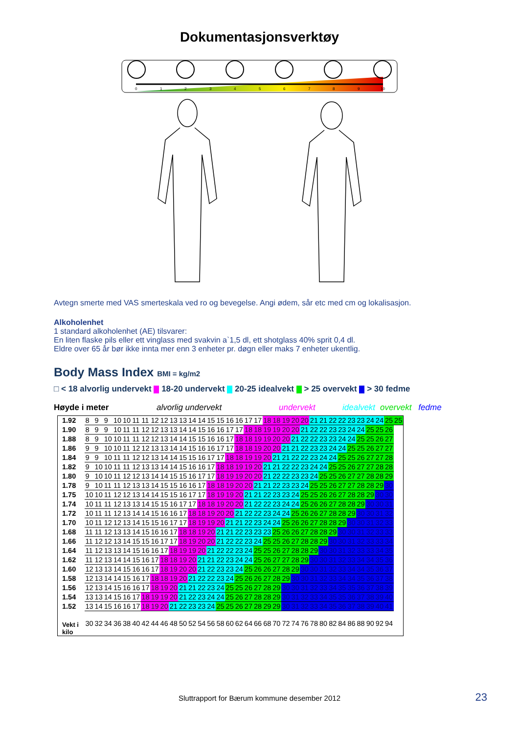Dokumentasjonsverktøy
0
1
2
3
4
5
6
7
8
9
10
Avtegn smerte med VAS smerteskala ved ro og bevegelse. Angi ødem, sår etc med cm og lokalisasjon.
Alkoholenhet
1 standard alkoholenhet (AE) tilsvarer:
En liten flaske pils eller ett vinglass med svakvin a`1,5 dl, ett shotglass 40% sprit 0,4 dl.
Eldre over 65 år bør ikke innta mer enn 3 enheter pr. døgn eller maks 7 enheter ukentlig.
Body Mass Index BMI = kg/m2
□ < 18 alvorlig undervekt 18-20 undervekt 20-25 idealvekt > 25 overvekt > 30 fedme
Høyde i meter alvorlig undervekt undervekt idealvekt overvekt fedme
| 1.92 | 8 | 9 | 9 | 10 | 10 | 11 | 11 | 12 | 12 | 13 | 13 | 14 | 14 | 15 | 15 | 16 | 16 | 17 | 17 | 18 | 18 | 19 | 20 | 20 | 21 | 21 | 22 | 22 | 23 | 23 | 24 | 24 | 25 | 25 |
| 1.90 | 8 | 9 | 9 | 10 | 11 | 11 | 12 | 12 | 13 | 13 | 14 | 14 | 15 | 16 | 16 | 17 | 17 | 18 | 18 | 19 | 19 | 20 | 20 | 21 | 22 | 22 | 23 | 23 | 24 | 24 | 25 | 25 | 26 | |
| 1.88 | 8 | 9 | 10 | 10 | 11 | 11 | 12 | 12 | 13 | 14 | 14 | 15 | 15 | 16 | 16 | 17 | 18 | 18 | 19 | 19 | 20 | 20 | 21 | 22 | 22 | 23 | 23 | 24 | 24 | 25 | 25 | 26 | 27 | |
| 1.86 | 9 | 9 | 10 | 10 | 11 | 12 | 12 | 13 | 13 | 14 | 14 | 15 | 16 | 16 | 17 | 17 | 18 | 18 | 19 | 20 | 20 | 21 | 21 | 22 | 23 | 23 | 24 | 24 | 25 | 25 | 26 | 27 | 27 | |
| 1.84 | 9 | 9 | 10 | 11 | 11 | 12 | 12 | 13 | 14 | 14 | 15 | 15 | 16 | 17 | 17 | 18 | 18 | 19 | 19 | 20 | 21 | 21 | 22 | 22 | 23 | 24 | 24 | 25 | 25 | 26 | 27 | 27 | 28 | |
| 1.82 | 9 | 10 | 10 | 11 | 11 | 12 | 13 | 13 | 14 | 14 | 15 | 16 | 16 | 17 | 18 | 18 | 19 | 19 | 20 | 21 | 21 | 22 | 22 | 23 | 24 | 24 | 25 | 25 | 26 | 27 | 27 | 28 | 28 | |
| 1.80 | 9 | 10 | 10 | 11 | 12 | 12 | 13 | 14 | 14 | 15 | 15 | 16 | 17 | 17 | 18 | 19 | 19 | 20 | 20 | 21 | 22 | 22 | 23 | 23 | 24 | 25 | 25 | 26 | 27 | 27 | 28 | 28 | 29 | |
| 1.78 | 9 | 10 | 11 | 11 | 12 | 13 | 13 | 14 | 15 | 15 | 16 | 16 | 17 | 18 | 18 | 19 | 20 | 20 | 21 | 21 | 22 | 23 | 23 | 24 | 25 | 25 | 26 | 27 | 27 | 28 | 28 | 29 | 30 | |
| 1.75 | 10 | 10 | 11 | 12 | 12 | 13 | 14 | 14 | 15 | 15 | 16 | 17 | 17 | 18 | 19 | 19 | 20 | 21 | 21 | 22 | 23 | 23 | 24 | 25 | 25 | 26 | 26 | 27 | 28 | 28 | 29 | 30 | 30 | |
| 1.74 | 10 | 11 | 11 | 12 | 13 | 13 | 14 | 15 | 15 | 16 | 17 | 17 | 18 | 18 | 19 | 20 | 20 | 21 | 22 | 22 | 23 | 24 | 24 | 25 | 26 | 26 | 27 | 28 | 28 | 29 | 30 | 30 | 31 | |
| 1.72 | 10 | 11 | 11 | 12 | 13 | 14 | 14 | 15 | 16 | 16 | 17 | 18 | 18 | 19 | 20 | 20 | 21 | 22 | 22 | 23 | 24 | 24 | 25 | 26 | 26 | 27 | 28 | 28 | 29 | 30 | 30 | 31 | 32 | |
| 1.70 | 10 | 11 | 12 | 12 | 13 | 14 | 15 | 15 | 16 | 17 | 17 | 18 | 19 | 19 | 20 | 21 | 21 | 22 | 23 | 24 | 24 | 25 | 26 | 26 | 27 | 28 | 28 | 29 | 30 | 30 | 31 | 32 | 33 | |
| 1.68 | 11 | 11 | 12 | 13 | 13 | 14 | 15 | 16 | 16 | 17 | 18 | 18 | 19 | 20 | 21 | 21 | 22 | 23 | 23 | 23 | 25 | 26 | 26 | 27 | 28 | 28 | 29 | 30 | 30 | 31 | 32 | 33 | 33 | |
| 1.66 | 11 | 12 | 12 | 13 | 14 | 15 | 15 | 16 | 17 | 17 | 18 | 19 | 20 | 20 | 21 | 22 | 22 | 23 | 24 | 25 | 25 | 26 | 27 | 28 | 28 | 29 | 30 | 30 | 31 | 32 | 33 | 33 | 34 | |
| 1.64 | 11 | 12 | 13 | 13 | 14 | 15 | 16 | 16 | 17 | 18 | 19 | 19 | 20 | 21 | 22 | 22 | 23 | 24 | 25 | 25 | 26 | 27 | 28 | 28 | 29 | 30 | 30 | 31 | 32 | 33 | 33 | 34 | 35 | |
| 1.62 | 11 | 12 | 13 | 14 | 14 | 15 | 16 | 17 | 18 | 18 | 19 | 20 | 21 | 21 | 22 | 23 | 24 | 24 | 25 | 26 | 27 | 27 | 28 | 29 | 30 | 30 | 31 | 32 | 33 | 34 | 34 | 35 | 36 | |
| 1.60 | 12 | 13 | 13 | 14 | 15 | 16 | 16 | 17 | 18 | 19 | 20 | 20 | 21 | 22 | 23 | 23 | 24 | 25 | 26 | 26 | 27 | 28 | 29 | 30 | 30 | 31 | 32 | 33 | 34 | 34 | 35 | 36 | 37 | |
| 1.58 | 12 | 13 | 14 | 14 | 15 | 16 | 17 | 18 | 18 | 19 | 20 | 21 | 22 | 22 | 23 | 24 | 25 | 26 | 26 | 27 | 28 | 29 | 30 | 30 | 31 | 32 | 33 | 34 | 34 | 35 | 36 | 37 | 38 | |
| 1.56 | 12 | 13 | 14 | 15 | 16 | 16 | 17 | 18 | 19 | 20 | 21 | 21 | 22 | 23 | 24 | 25 | 25 | 26 | 27 | 28 | 29 | 30 | 30 | 31 | 32 | 33 | 34 | 35 | 35 | 36 | 37 | 38 | 39 | |
| 1.54 | 13 | 13 | 14 | 15 | 16 | 17 | 18 | 19 | 19 | 20 | 21 | 22 | 23 | 24 | 24 | 25 | 26 | 27 | 28 | 28 | 29 | 30 | 31 | 32 | 33 | 34 | 35 | 35 | 36 | 37 | 38 | 39 | 40 | |
| 1.52 | 13 | 14 | 15 | 16 | 16 | 17 | 18 | 19 | 20 | 21 | 22 | 23 | 23 | 24 | 25 | 25 | 26 | 27 | 28 | 29 | 29 | 30 | 31 | 32 | 33 | 34 | 35 | 36 | 37 | 38 | 39 | 40 | 41 | |
| Vekt i kilo | 30 | 32 | 34 | 36 | 38 | 40 | 42 | 44 | 46 | 48 | 50 | 52 | 54 | 56 | 58 | 60 | 62 | 64 | 66 | 68 | 70 | 72 | 74 | 76 | 78 | 80 | 82 | 84 | 86 | 88 | 90 | 92 | 94 | |
Sluttrapport for Bærum kommune desember 2012 23